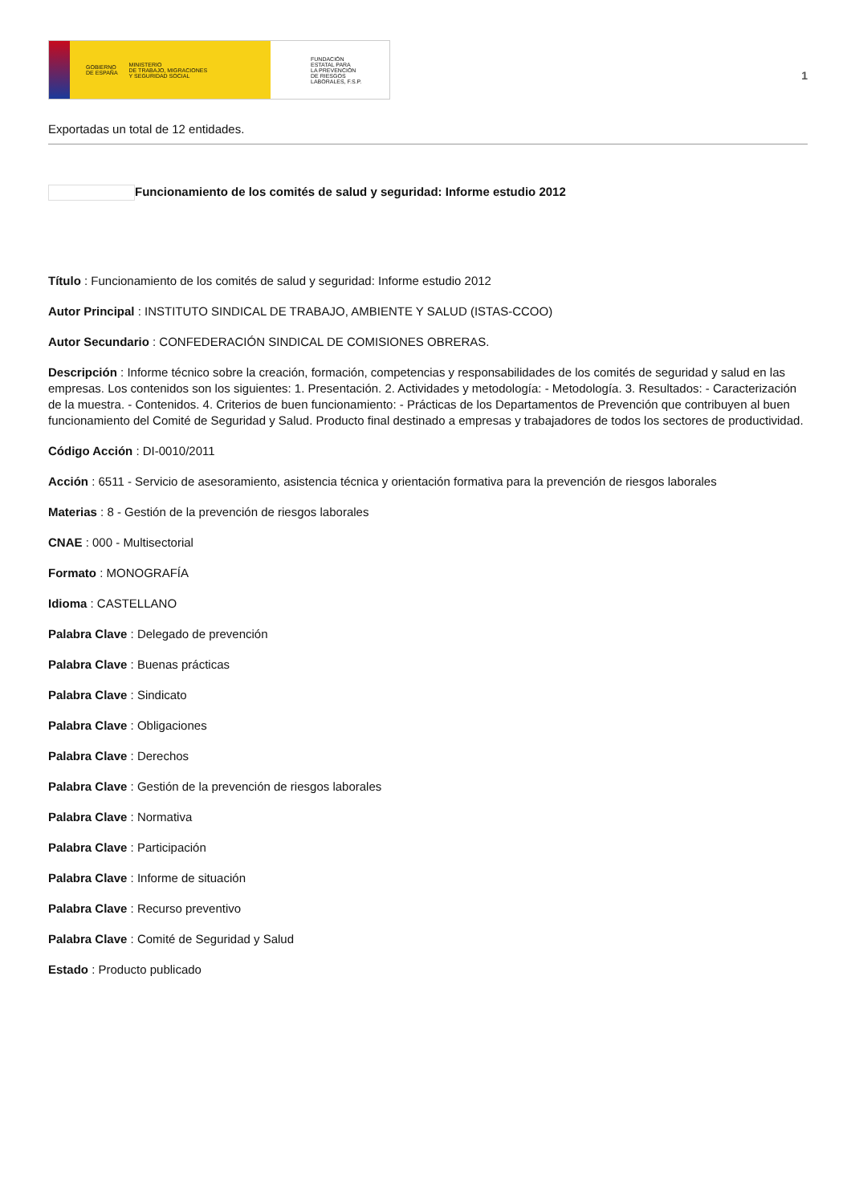GOBIERNO
DE ESPAÑA MINISTERIO
DE TRABAJO, MIGRACIONES
Y SEGURIDAD SOCIAL
FUNDACIÓN
ESTATAL PARA
LA PREVENCIÓN
DE RIESGOS
LABORALES, F.S.P.
1
Exportadas un total de 12 entidades.
Funcionamiento de los comités de salud y seguridad: Informe estudio 2012
Título : Funcionamiento de los comités de salud y seguridad: Informe estudio 2012
Autor Principal : INSTITUTO SINDICAL DE TRABAJO, AMBIENTE Y SALUD (ISTAS-CCOO)
Autor Secundario : CONFEDERACIÓN SINDICAL DE COMISIONES OBRERAS.
Descripción : Informe técnico sobre la creación, formación, competencias y responsabilidades de los comités de seguridad y salud en las empresas. Los contenidos son los siguientes: 1. Presentación. 2. Actividades y metodología: - Metodología. 3. Resultados: - Caracterización de la muestra. - Contenidos. 4. Criterios de buen funcionamiento: - Prácticas de los Departamentos de Prevención que contribuyen al buen funcionamiento del Comité de Seguridad y Salud. Producto final destinado a empresas y trabajadores de todos los sectores de productividad.
Código Acción : DI-0010/2011
Acción : 6511 - Servicio de asesoramiento, asistencia técnica y orientación formativa para la prevención de riesgos laborales
Materias : 8 - Gestión de la prevención de riesgos laborales
CNAE : 000 - Multisectorial
Formato : MONOGRAFÍA
Idioma : CASTELLANO
Palabra Clave : Delegado de prevención
Palabra Clave : Buenas prácticas
Palabra Clave : Sindicato
Palabra Clave : Obligaciones
Palabra Clave : Derechos
Palabra Clave : Gestión de la prevención de riesgos laborales
Palabra Clave : Normativa
Palabra Clave : Participación
Palabra Clave : Informe de situación
Palabra Clave : Recurso preventivo
Palabra Clave : Comité de Seguridad y Salud
Estado : Producto publicado